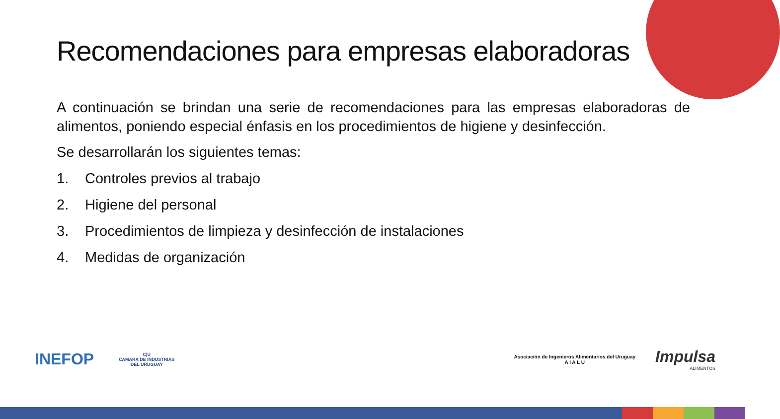Recomendaciones para empresas elaboradoras
A continuación se brindan una serie de recomendaciones para las empresas elaboradoras de alimentos, poniendo especial énfasis en los procedimientos de higiene y desinfección.
Se desarrollarán los siguientes temas:
1. Controles previos al trabajo
2. Higiene del personal
3. Procedimientos de limpieza y desinfección de instalaciones
4. Medidas de organización
INEFOP
C|U
CAMARA DE INDUSTRIAS
DEL URUGUAY
Asociación de Ingenieros Alimentarios del Uruguay
A I A L U
Impulsa
ALIMENTOS